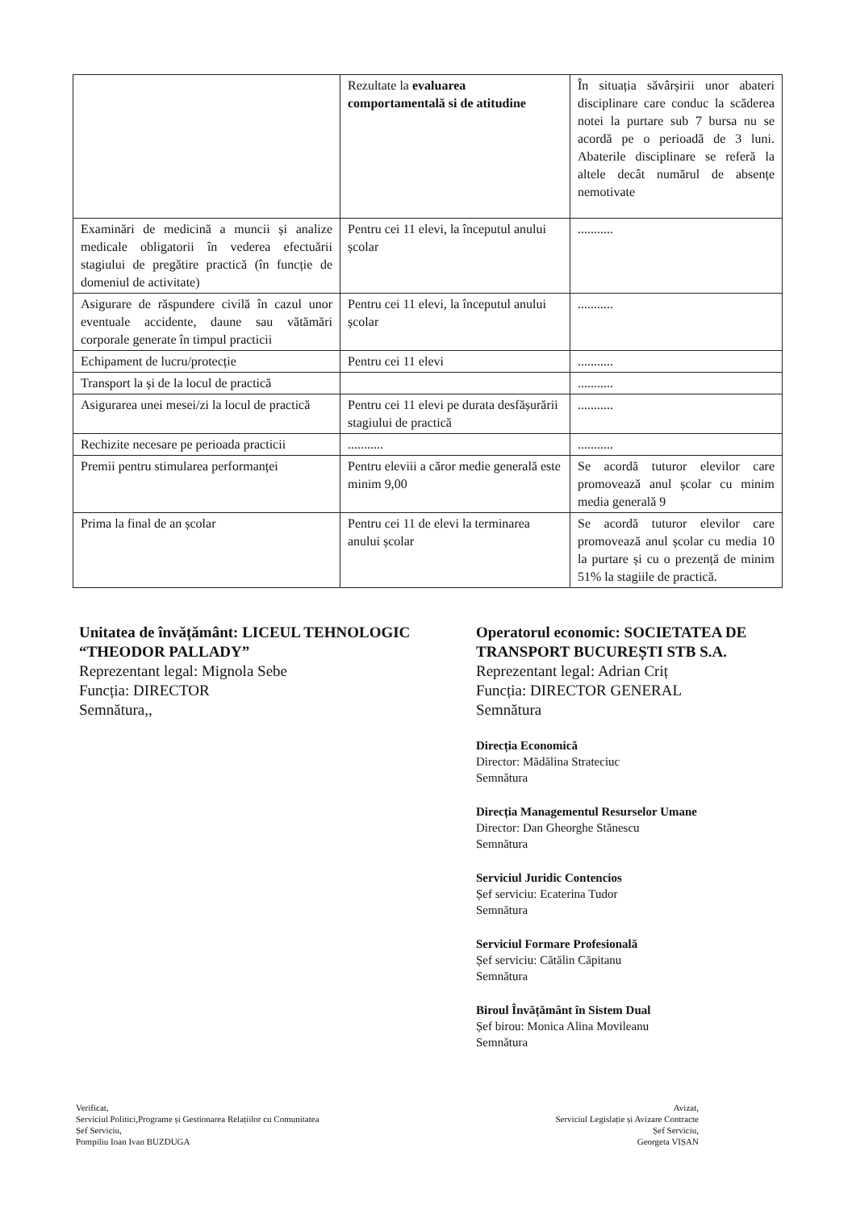| | Rezultate la evaluarea comportamentală si de atitudine | În situația săvârșirii unor abateri disciplinare care conduc la scăderea notei la purtare sub 7 bursa nu se acordă pe o perioadă de 3 luni. Abaterile disciplinare se referă la altele decât numărul de absențe nemotivate |
| Examinări de medicină a muncii și analize medicale obligatorii în vederea efectuării stagiului de pregătire practică (în funcție de domeniul de activitate) | Pentru cei 11 elevi, la începutul anului școlar | ........... |
| Asigurare de răspundere civilă în cazul unor eventuale accidente, daune sau vătămări corporale generate în timpul practicii | Pentru cei 11 elevi, la începutul anului școlar | ........... |
| Echipament de lucru/protecție | Pentru cei 11 elevi | ........... |
| Transport la și de la locul de practică | | ........... |
| Asigurarea unei mesei/zi la locul de practică | Pentru cei 11 elevi pe durata desfășurării stagiului de practică | ........... |
| Rechizite necesare pe perioada practicii | ........... | ........... |
| Premii pentru stimularea performanței | Pentru eleviii a căror medie generală este minim 9,00 | Se acordă tuturor elevilor care promovează anul școlar cu minim media generală 9 |
| Prima la final de an școlar | Pentru cei 11 de elevi la terminarea anului școlar | Se acordă tuturor elevilor care promovează anul școlar cu media 10 la purtare și cu o prezență de minim 51% la stagiile de practică. |
Unitatea de învățământ: LICEUL TEHNOLOGIC “THEODOR PALLADY”
Reprezentant legal: Mignola Sebe
Funcția: DIRECTOR
Semnătura,,
Operatorul economic: SOCIETATEA DE TRANSPORT BUCUREȘTI STB S.A.
Reprezentant legal: Adrian Criț
Funcția: DIRECTOR GENERAL
Semnătura
Direcția Economică
Director: Mădălina Strateciuc
Semnătura
Direcția Managementul Resurselor Umane
Director: Dan Gheorghe Stănescu
Semnătura
Serviciul Juridic Contencios
Șef serviciu: Ecaterina Tudor
Semnătura
Serviciul Formare Profesională
Șef serviciu: Cătălin Căpitanu
Semnătura
Biroul Învățământ în Sistem Dual
Șef birou: Monica Alina Movileanu
Semnătura
Verificat,
Serviciul Politici,Programe și Gestionarea Relațiilor cu Comunitatea
Șef Serviciu,
Pompiliu Ioan Ivan BUZDUGA
Avizat,
Serviciul Legislație și Avizare Contracte
Șef Serviciu,
Georgeta VIȘAN